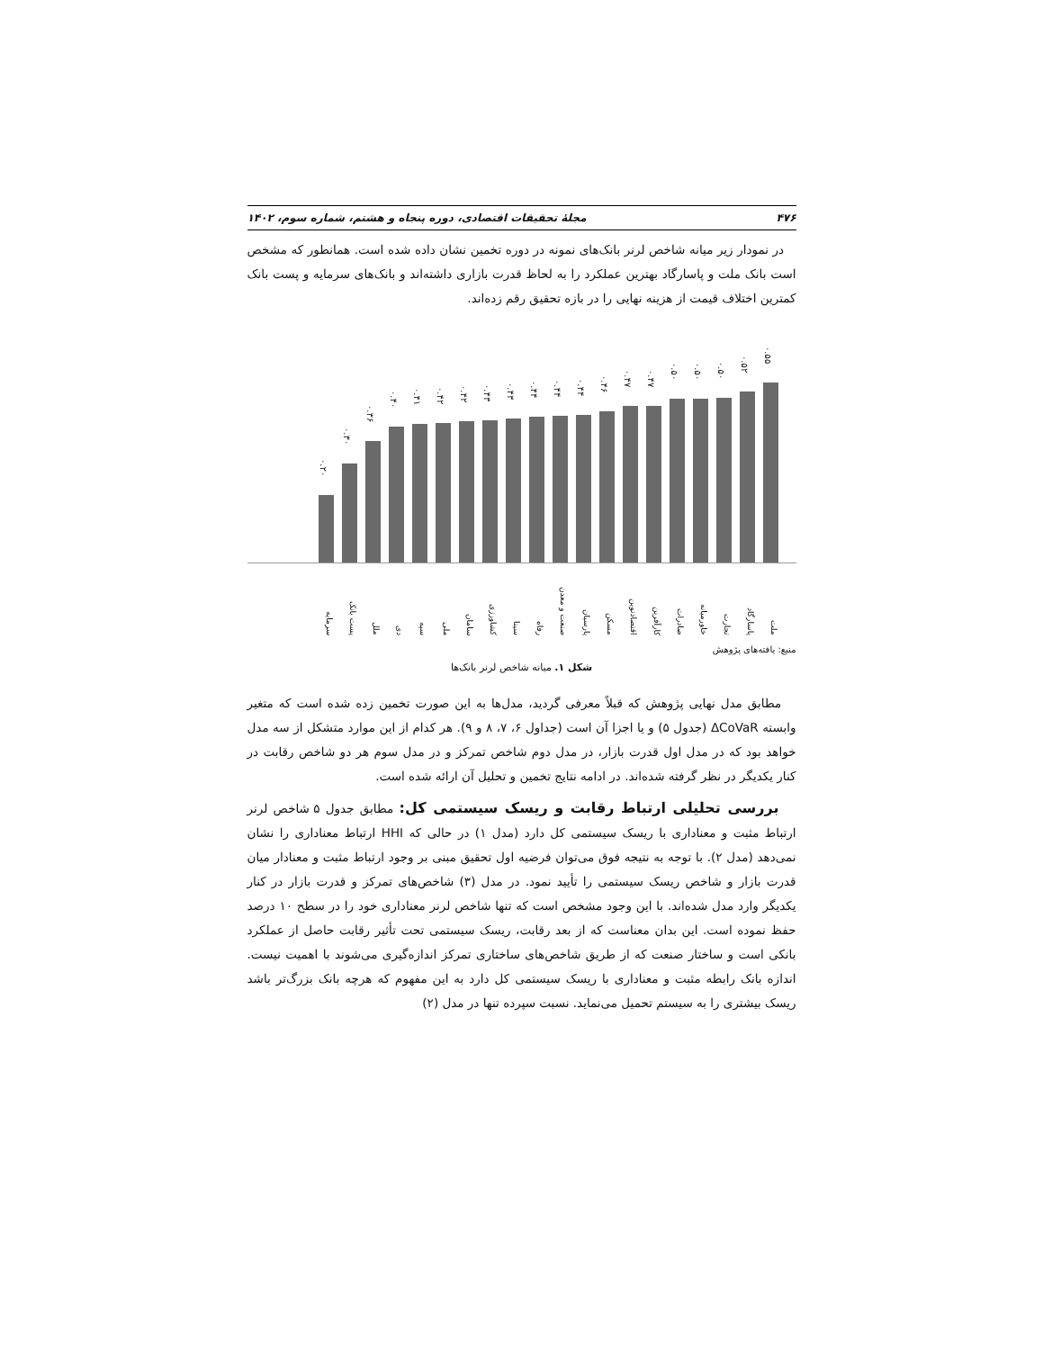۴۷۶ مجلۀ تحقیقات اقتصادی، دوره پنجاه و هشتم، شماره سوم، ۱۴۰۲
در نمودار زیر میانه شاخص لرنر بانک‌های نمونه در دوره تخمین نشان داده شده است. همانطور که مشخص است بانک ملت و پاسارگاد بهترین عملکرد را به لحاظ قدرت بازاری داشته‌اند و بانک‌های سرمایه و پست بانک کمترین اختلاف قیمت از هزینه نهایی را در بازه تحقیق رقم زده‌اند.
۰.۵۵
۰.۵۲
۰.۵۰
۰.۵۰
۰.۵۰
۰.۴۷
۰.۴۷
۰.۴۶
۰.۴۴
۰.۴۴
۰.۴۴
۰.۴۳
۰.۴۳
۰.۴۲
۰.۴۲
۰.۴۱
۰.۴۰
۰.۳۶
۰.۳۰
۰.۲۰
ملت
پاسارگاد
تجارت
خاورمیانه
صادرات
کارآفرین
اقتصادنوین
مسکن
پارسیان
صنعت و معدن
رفاه
سینا
کشاورزی
سامان
ملی
سپه
دی
ملل
پست بانک
سرمایه
منبع: یافته‌های پژوهش
شکل ۱. میانه شاخص لرنر بانک‌ها
مطابق مدل نهایی پژوهش که قبلاً معرفی گردید، مدل‌ها به این صورت تخمین زده شده است که متغیر وابسته ΔCoVaR (جدول ۵) و یا اجزا آن است (جداول ۶، ۷، ۸ و ۹). هر کدام از این موارد متشکل از سه مدل خواهد بود که در مدل اول قدرت بازار، در مدل دوم شاخص تمرکز و در مدل سوم هر دو شاخص رقابت در کنار یکدیگر در نظر گرفته شده‌اند. در ادامه نتایج تخمین و تحلیل آن ارائه شده است.
بررسی تحلیلی ارتباط رقابت و ریسک سیستمی کل: مطابق جدول ۵ شاخص لرنر ارتباط مثبت و معناداری با ریسک سیستمی کل دارد (مدل ۱) در حالی که HHI ارتباط معناداری را نشان نمی‌دهد (مدل ۲). با توجه به نتیجه فوق می‌توان فرضیه اول تحقیق مبنی بر وجود ارتباط مثبت و معنادار میان قدرت بازار و شاخص ریسک سیستمی را تأیید نمود. در مدل (۳) شاخص‌های تمرکز و قدرت بازار در کنار یکدیگر وارد مدل شده‌اند. با این وجود مشخص است که تنها شاخص لرنر معناداری خود را در سطح ۱۰ درصد حفظ نموده است. این بدان معناست که از بعد رقابت، ریسک سیستمی تحت تأثیر رقابت حاصل از عملکرد بانکی است و ساختار صنعت که از طریق شاخص‌های ساختاری تمرکز اندازه‌گیری می‌شوند با اهمیت نیست. اندازه بانک رابطه مثبت و معناداری با ریسک سیستمی کل دارد به این مفهوم که هرچه بانک بزرگ‌تر باشد ریسک بیشتری را به سیستم تحمیل می‌نماید. نسبت سپرده تنها در مدل (۲)